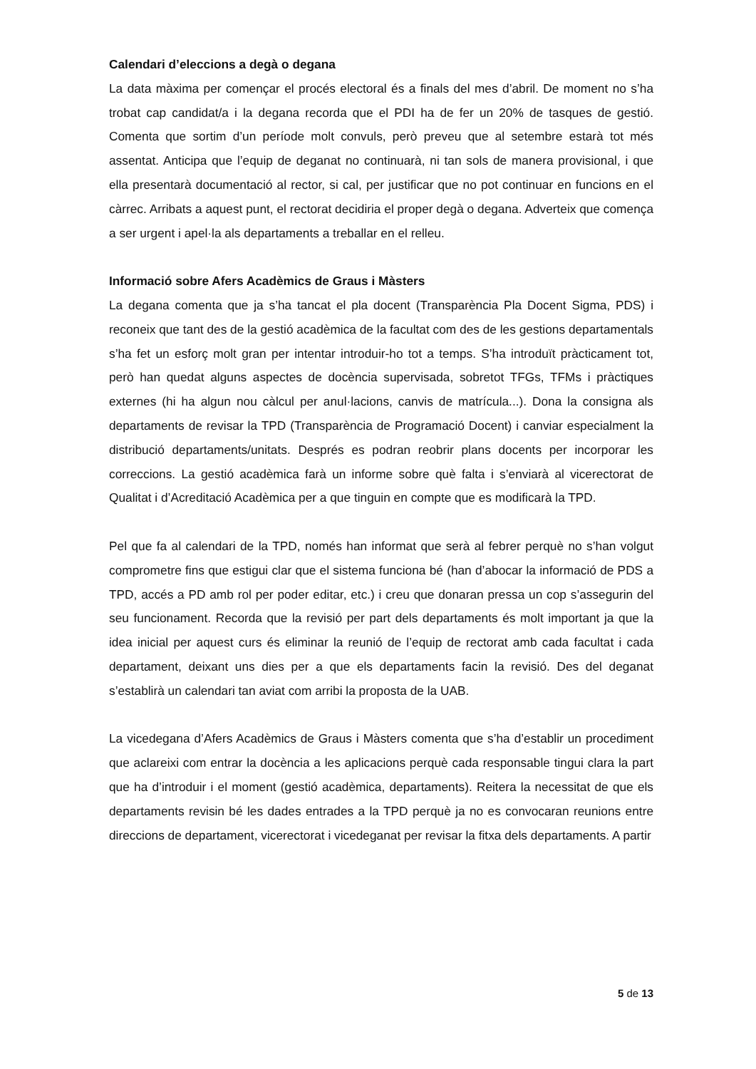Calendari d’eleccions a degà o degana
La data màxima per començar el procés electoral és a finals del mes d’abril. De moment no s’ha trobat cap candidat/a i la degana recorda que el PDI ha de fer un 20% de tasques de gestió. Comenta que sortim d’un període molt convuls, però preveu que al setembre estarà tot més assentat. Anticipa que l’equip de deganat no continuarà, ni tan sols de manera provisional, i que ella presentarà documentació al rector, si cal, per justificar que no pot continuar en funcions en el càrrec. Arribats a aquest punt, el rectorat decidiria el proper degà o degana. Adverteix que comença a ser urgent i apel·la als departaments a treballar en el relleu.
Informació sobre Afers Acadèmics de Graus i Màsters
La degana comenta que ja s’ha tancat el pla docent (Transparència Pla Docent Sigma, PDS) i reconeix que tant des de la gestió acadèmica de la facultat com des de les gestions departamentals s’ha fet un esforç molt gran per intentar introduir-ho tot a temps. S’ha introduït pràcticament tot, però han quedat alguns aspectes de docència supervisada, sobretot TFGs, TFMs i pràctiques externes (hi ha algun nou càlcul per anul·lacions, canvis de matrícula...). Dona la consigna als departaments de revisar la TPD (Transparència de Programació Docent) i canviar especialment la distribució departaments/unitats. Després es podran reobrir plans docents per incorporar les correccions. La gestió acadèmica farà un informe sobre què falta i s’enviarà al vicerectorat de Qualitat i d’Acreditació Acadèmica per a que tinguin en compte que es modificarà la TPD.
Pel que fa al calendari de la TPD, només han informat que serà al febrer perquè no s’han volgut comprometre fins que estigui clar que el sistema funciona bé (han d’abocar la informació de PDS a TPD, accés a PD amb rol per poder editar, etc.) i creu que donaran pressa un cop s’assegurin del seu funcionament. Recorda que la revisió per part dels departaments és molt important ja que la idea inicial per aquest curs és eliminar la reunió de l’equip de rectorat amb cada facultat i cada departament, deixant uns dies per a que els departaments facin la revisió. Des del deganat s’establirà un calendari tan aviat com arribi la proposta de la UAB.
La vicedegana d’Afers Acadèmics de Graus i Màsters comenta que s’ha d’establir un procediment que aclareixi com entrar la docència a les aplicacions perquè cada responsable tingui clara la part que ha d’introduir i el moment (gestió acadèmica, departaments). Reitera la necessitat de que els departaments revisin bé les dades entrades a la TPD perquè ja no es convocaran reunions entre direccions de departament, vicerectorat i vicedeganat per revisar la fitxa dels departaments. A partir
5 de 13